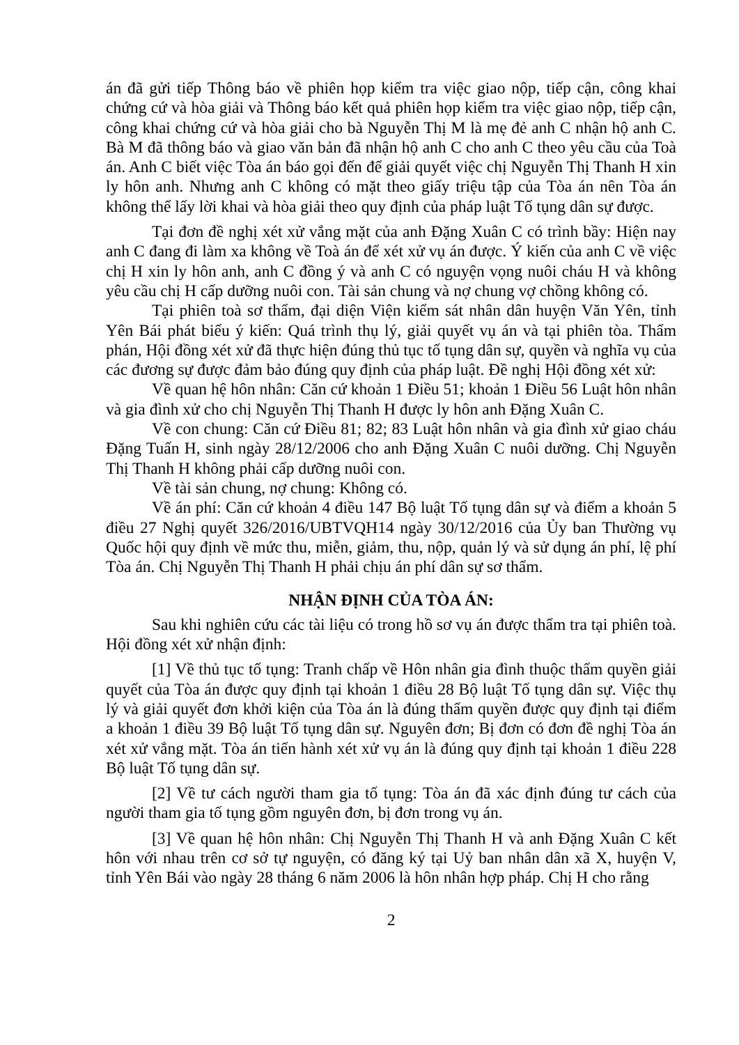án đã gửi tiếp Thông báo về phiên họp kiểm tra việc giao nộp, tiếp cận, công khai chứng cứ và hòa giải và Thông báo kết quả phiên họp kiểm tra việc giao nộp, tiếp cận, công khai chứng cứ và hòa giải cho bà Nguyễn Thị M là mẹ đẻ anh C nhận hộ anh C. Bà M đã thông báo và giao văn bản đã nhận hộ anh C cho anh C theo yêu cầu của Toà án. Anh C biết việc Tòa án báo gọi đến để giải quyết việc chị Nguyễn Thị Thanh H xin ly hôn anh. Nhưng anh C không có mặt theo giấy triệu tập của Tòa án nên Tòa án không thể lấy lời khai và hòa giải theo quy định của pháp luật Tố tụng dân sự được.
Tại đơn đề nghị xét xử vắng mặt của anh Đặng Xuân C có trình bầy: Hiện nay anh C đang đi làm xa không về Toà án để xét xử vụ án được. Ý kiến của anh C về việc chị H xin ly hôn anh, anh C đồng ý và anh C có nguyện vọng nuôi cháu H và không yêu cầu chị H cấp dưỡng nuôi con. Tài sản chung và nợ chung vợ chồng không có.
Tại phiên toà sơ thẩm, đại diện Viện kiểm sát nhân dân huyện Văn Yên, tỉnh Yên Bái phát biểu ý kiến: Quá trình thụ lý, giải quyết vụ án và tại phiên tòa. Thẩm phán, Hội đồng xét xử đã thực hiện đúng thủ tục tố tụng dân sự, quyền và nghĩa vụ của các đương sự được đảm bảo đúng quy định của pháp luật. Đề nghị Hội đồng xét xử:
Về quan hệ hôn nhân: Căn cứ khoản 1 Điều 51; khoản 1 Điều 56 Luật hôn nhân và gia đình xử cho chị Nguyễn Thị Thanh H được ly hôn anh Đặng Xuân C.
Về con chung: Căn cứ Điều 81; 82; 83 Luật hôn nhân và gia đình xử giao cháu Đặng Tuấn H, sinh ngày 28/12/2006 cho anh Đặng Xuân C nuôi dưỡng. Chị Nguyễn Thị Thanh H không phải cấp dưỡng nuôi con.
Về tài sản chung, nợ chung: Không có.
Về án phí: Căn cứ khoản 4 điều 147 Bộ luật Tố tụng dân sự và điểm a khoản 5 điều 27 Nghị quyết 326/2016/UBTVQH14 ngày 30/12/2016 của Ủy ban Thường vụ Quốc hội quy định về mức thu, miễn, giảm, thu, nộp, quản lý và sử dụng án phí, lệ phí Tòa án. Chị Nguyễn Thị Thanh H phải chịu án phí dân sự sơ thẩm.
NHẬN ĐỊNH CỦA TÒA ÁN:
Sau khi nghiên cứu các tài liệu có trong hồ sơ vụ án được thẩm tra tại phiên toà. Hội đồng xét xử nhận định:
[1] Về thủ tục tố tụng: Tranh chấp về Hôn nhân gia đình thuộc thẩm quyền giải quyết của Tòa án được quy định tại khoản 1 điều 28 Bộ luật Tố tụng dân sự. Việc thụ lý và giải quyết đơn khởi kiện của Tòa án là đúng thẩm quyền được quy định tại điểm a khoản 1 điều 39 Bộ luật Tố tụng dân sự. Nguyên đơn; Bị đơn có đơn đề nghị Tòa án xét xử vắng mặt. Tòa án tiến hành xét xử vụ án là đúng quy định tại khoản 1 điều 228 Bộ luật Tố tụng dân sự.
[2] Về tư cách người tham gia tố tụng: Tòa án đã xác định đúng tư cách của người tham gia tố tụng gồm nguyên đơn, bị đơn trong vụ án.
[3] Về quan hệ hôn nhân: Chị Nguyễn Thị Thanh H và anh Đặng Xuân C kết hôn với nhau trên cơ sở tự nguyện, có đăng ký tại Uỷ ban nhân dân xã X, huyện V, tỉnh Yên Bái vào ngày 28 tháng 6 năm 2006 là hôn nhân hợp pháp. Chị H cho rằng
2